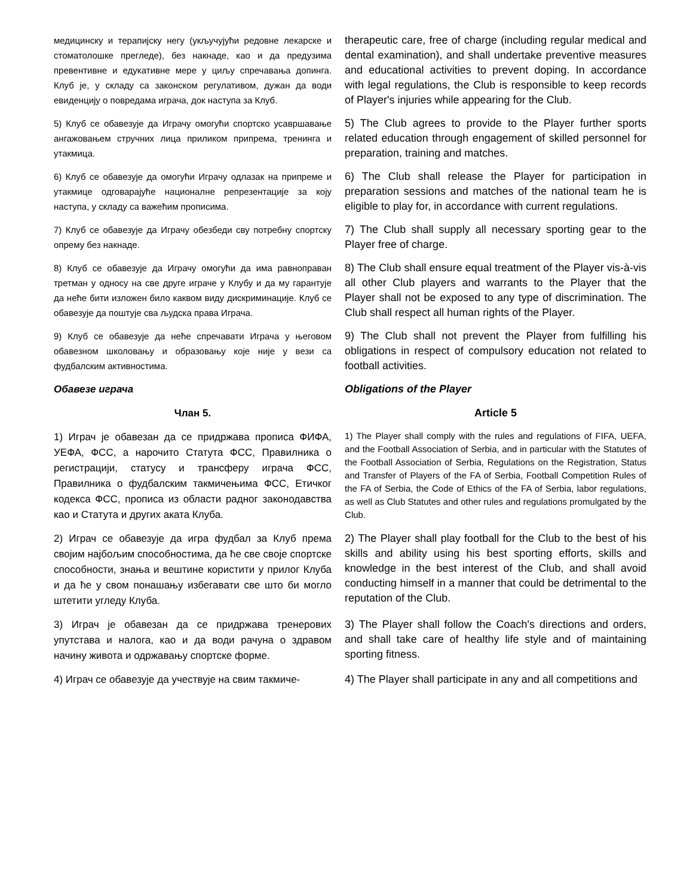медицинску и терапијску негу (укључујући редовне лекарске и стоматолошке прегледе), без накнаде, као и да предузима превентивне и едукативне мере у циљу спречавања допинга. Клуб је, у складу са законском регулативом, дужан да води евиденцију о повредама играча, док наступа за Клуб.
therapeutic care, free of charge (including regular medical and dental examination), and shall undertake preventive measures and educational activities to prevent doping. In accordance with legal regulations, the Club is responsible to keep records of Player's injuries while appearing for the Club.
5) Клуб се обавезује да Играчу омогући спортско усавршавање ангажовањем стручних лица приликом припрема, тренинга и утакмица.
5) The Club agrees to provide to the Player further sports related education through engagement of skilled personnel for preparation, training and matches.
6) Клуб се обавезује да омогући Играчу одлазак на припреме и утакмице одговарајуће националне репрезентације за коју наступа, у складу са важећим прописима.
6) The Club shall release the Player for participation in preparation sessions and matches of the national team he is eligible to play for, in accordance with current regulations.
7) Клуб се обавезује да Играчу обезбеди сву потребну спортску опрему без накнаде.
7) The Club shall supply all necessary sporting gear to the Player free of charge.
8) Клуб се обавезује да Играчу омогући да има равноправан третман у односу на све друге играче у Клубу и да му гарантује да неће бити изложен било каквом виду дискриминације. Клуб се обавезује да поштује сва људска права Играча.
8) The Club shall ensure equal treatment of the Player vis-à-vis all other Club players and warrants to the Player that the Player shall not be exposed to any type of discrimination. The Club shall respect all human rights of the Player.
9) Клуб се обавезује да неће спречавати Играча у његовом обавезном школовању и образовању које није у вези са фудбалским активностима.
9) The Club shall not prevent the Player from fulfilling his obligations in respect of compulsory education not related to football activities.
Обавезе играча
Obligations of the Player
Члан 5.
Article 5
1) Играч је обавезан да се придржава прописа ФИФА, УЕФА, ФСС, а нарочито Статута ФСС, Правилника о регистрацији, статусу и трансферу играча ФСС, Правилника о фудбалским такмичењима ФСС, Етичког кодекса ФСС, прописа из области радног законодавства као и Статута и других аката Клуба.
1) The Player shall comply with the rules and regulations of FIFA, UEFA, and the Football Association of Serbia, and in particular with the Statutes of the Football Association of Serbia, Regulations on the Registration, Status and Transfer of Players of the FA of Serbia, Football Competition Rules of the FA of Serbia, the Code of Ethics of the FA of Serbia, labor regulations, as well as Club Statutes and other rules and regulations promulgated by the Club.
2) Играч се обавезује да игра фудбал за Клуб према својим најбољим способностима, да ће све своје спортске способности, знања и вештине користити у прилог Клуба и да ће у свом понашању избегавати све што би могло штетити угледу Клуба.
2) The Player shall play football for the Club to the best of his skills and ability using his best sporting efforts, skills and knowledge in the best interest of the Club, and shall avoid conducting himself in a manner that could be detrimental to the reputation of the Club.
3) Играч је обавезан да се придржава тренерових упутстава и налога, као и да води рачуна о здравом начину живота и одржавању спортске форме.
3) The Player shall follow the Coach's directions and orders, and shall take care of healthy life style and of maintaining sporting fitness.
4) Играч се обавезује да учествује на свим такмиче-
4) The Player shall participate in any and all competitions and